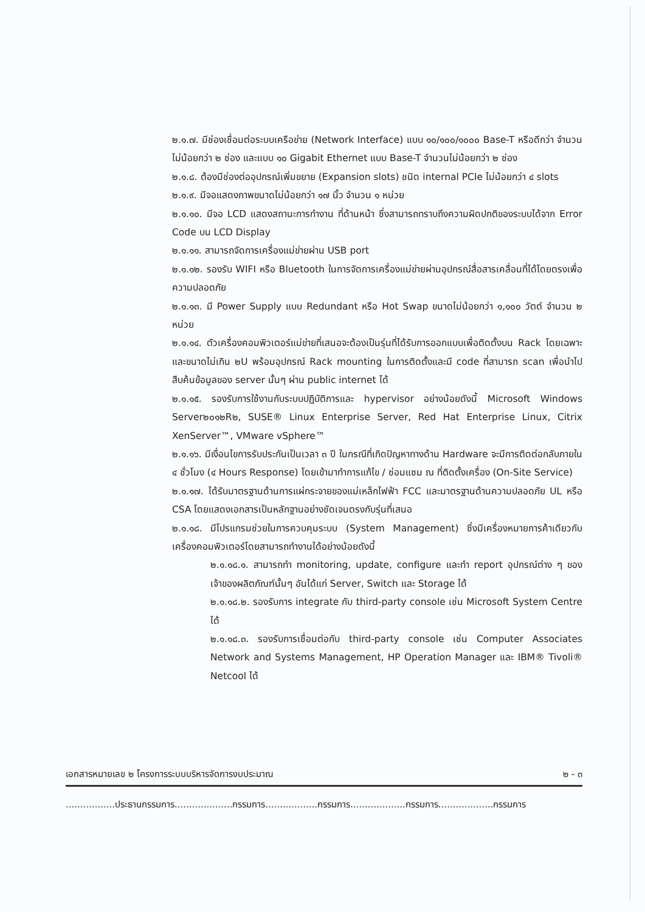๒.๑.๗. มีช่องเชื่อมต่อระบบเครือข่าย (Network Interface) แบบ ๑๐/๑๐๐/๑๐๐๐ Base-T หรือดีกว่า จำนวนไม่น้อยกว่า ๒ ช่อง และแบบ ๑๐ Gigabit Ethernet แบบ Base-T จำนวนไม่น้อยกว่า ๒ ช่อง
๒.๑.๘. ต้องมีช่องต่ออุปกรณ์เพิ่มขยาย (Expansion slots) ชนิด internal PCIe ไม่น้อยกว่า ๔ slots
๒.๑.๙. มีจอแสดงภาพขนาดไม่น้อยกว่า ๑๗ นิ้ว จำนวน ๑ หน่วย
๒.๑.๑๐. มีจอ LCD แสดงสถานะการทำงาน ที่ด้านหน้า ซึ่งสามารถทราบถึงความผิดปกติของระบบได้จาก Error Code บน LCD Display
๒.๑.๑๑. สามารถจัดการเครื่องแม่ข่ายผ่าน USB port
๒.๑.๑๒. รองรับ WIFI หรือ Bluetooth ในการจัดการเครื่องแม่ข่ายผ่านอุปกรณ์สื่อสารเคลื่อนที่ได้โดยตรงเพื่อความปลอดภัย
๒.๑.๑๓. มี Power Supply แบบ Redundant หรือ Hot Swap ขนาดไม่น้อยกว่า ๑,๑๐๐ วัตต์ จำนวน ๒ หน่วย
๒.๑.๑๔. ตัวเครื่องคอมพิวเตอร์แม่ข่ายที่เสนอจะต้องเป็นรุ่นที่ได้รับการออกแบบเพื่อติดตั้งบน Rack โดยเฉพาะและขนาดไม่เกิน ๒U พร้อมอุปกรณ์ Rack mounting ในการติดตั้งและมี code ที่สามารถ scan เพื่อนำไปสืบค้นข้อมูลของ server นั้นๆ ผ่าน public internet ได้
๒.๑.๑๕. รองรับการใช้งานกับระบบปฏิบัติการและ hypervisor อย่างน้อยดังนี้ Microsoft Windows Server๒๐๑๒R๒, SUSE® Linux Enterprise Server, Red Hat Enterprise Linux, Citrix XenServer™, VMware vSphere™
๒.๑.๑๖. มีเงื่อนไขการรับประกันเป็นเวลา ๓ ปี ในกรณีที่เกิดปัญหาทางด้าน Hardware จะมีการติดต่อกลับภายใน ๔ ชั่วโมง (๔ Hours Response) โดยเข้ามาทำการแก้ไข / ซ่อมแซม ณ ที่ติดตั้งเครื่อง (On-Site Service)
๒.๑.๑๗. ได้รับมาตรฐานด้านการแผ่กระจายของแม่เหล็กไฟฟ้า FCC และมาตรฐานด้านความปลอดภัย UL หรือ CSA โดยแสดงเอกสารเป็นหลักฐานอย่างชัดเจนตรงกับรุ่นที่เสนอ
๒.๑.๑๘. มีโปรแกรมช่วยในการควบคุมระบบ (System Management) ซึ่งมีเครื่องหมายการค้าเดียวกับเครื่องคอมพิวเตอร์โดยสามารถทำงานได้อย่างน้อยดังนี้
๒.๑.๑๘.๑. สามารถทำ monitoring, update, configure และทำ report อุปกรณ์ต่าง ๆ ของเจ้าของผลิตภัณฑ์นั้นๆ อันได้แก่ Server, Switch และ Storage ได้
๒.๑.๑๘.๒. รองรับการ integrate กับ third-party console เช่น Microsoft System Centre ได้
๒.๑.๑๘.๓. รองรับการเชื่อมต่อกับ third-party console เช่น Computer Associates Network and Systems Management, HP Operation Manager และ IBM® Tivoli® Netcool ได้
เอกสารหมายเลข ๒ โครงการระบบบริหารจัดการงบประมาณ ๒ - ๓
.................ประธานกรรมการ....................กรรมการ..................กรรมการ...................กรรมการ...................กรรมการ